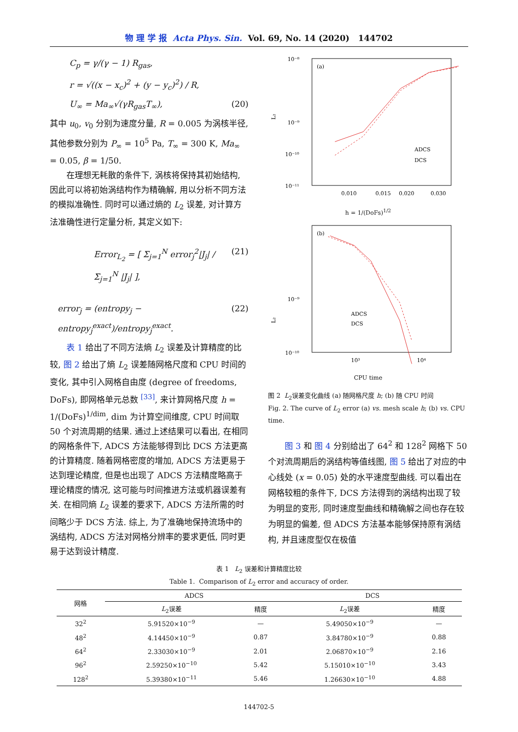物 理 学 报 Acta Phys. Sin. Vol. 69, No. 14 (2020) 144702
C<sub>p</sub> = γ/(γ − 1) R<sub>gas</sub>,
r = √((x − x<sub>c</sub>)<sup>2</sup> + (y − y<sub>c</sub>)<sup>2</sup>) / R,
U<sub>∞</sub> = Ma<sub>∞</sub>√(γR<sub>gas</sub>T<sub>∞</sub>), (20)
其中 u<sub>0</sub>, v<sub>0</sub> 分别为速度分量, R = 0.005 为涡核半径, 其他参数分别为 P<sub>∞</sub> = 10<sup>5</sup> Pa, T<sub>∞</sub> = 300 K, Ma<sub>∞</sub> = 0.05, β = 1/50.
在理想无耗散的条件下, 涡核将保持其初始结构, 因此可以将初始涡结构作为精确解, 用以分析不同方法的模拟准确性. 同时可以通过熵的 L<sub>2</sub> 误差, 对计算方法准确性进行定量分析, 其定义如下:
Error<sub>L<sub>2</sub></sub> = [ Σ<sub>j=1</sub><sup>N</sup> error<sub>j</sub><sup>2</sup>|J<sub>j</sub>| / Σ<sub>j=1</sub><sup>N</sup> |J<sub>j</sub>| ], (21)
error<sub>j</sub> = (entropy<sub>j</sub> − entropy<sub>j</sub><sup>exact</sup>)/entropy<sub>j</sub><sup>exact</sup>. (22)
表 1 给出了不同方法熵 L<sub>2</sub> 误差及计算精度的比较, 图 2 给出了熵 L<sub>2</sub> 误差随网格尺度和 CPU 时间的变化, 其中引入网格自由度 (degree of freedoms, DoFs), 即网格单元总数 <sup>[33]</sup>, 来计算网格尺度 h = 1/(DoFs)<sup>1/dim</sup>, dim 为计算空间维度, CPU 时间取 50 个对流周期的结果. 通过上述结果可以看出, 在相同的网格条件下, ADCS 方法能够得到比 DCS 方法更高的计算精度. 随着网格密度的增加, ADCS 方法更易于达到理论精度, 但是也出现了 ADCS 方法精度略高于理论精度的情况, 这可能与时间推进方法或机器误差有关. 在相同熵 L<sub>2</sub> 误差的要求下, ADCS 方法所需的时间略少于 DCS 方法. 综上, 为了准确地保持流场中的涡结构, ADCS 方法对网格分辨率的要求更低, 同时更易于达到设计精度.
10⁻⁸
10⁻⁹
10⁻¹¹
10⁻¹⁰
(a)
L₂
.
.
ADCS
DCS
0.010
0.015
0.020
0.030
h = 1/(DoFs)<sup>1/2</sup>
10⁻⁹
.
.
.
(b)
L₂
.
.
.
.
.
.
.
.
.
.
.
.
.
10⁻¹⁰
.
.
.
.
.
.
.
ADCS
DCS
.
10³
10⁴
CPU time
图 2 L<sub>2</sub>误差变化曲线 (a) 随网格尺度 h; (b) 随 CPU 时间
Fig. 2. The curve of L<sub>2</sub> error (a) vs. mesh scale h; (b) vs. CPU time.
图 3 和 图 4 分别给出了 64<sup>2</sup> 和 128<sup>2</sup> 网格下 50 个对流周期后的涡结构等值线图, 图 5 给出了对应的中心线处 (x = 0.05) 处的水平速度型曲线. 可以看出在网格较粗的条件下, DCS 方法得到的涡结构出现了较为明显的变形, 同时速度型曲线和精确解之间也存在较为明显的偏差, 但 ADCS 方法基本能够保持原有涡结构, 并且速度型仅在极值
表 1 L<sub>2</sub> 误差和计算精度比较
Table 1. Comparison of L<sub>2</sub> error and accuracy of order.
| 网格 | ADCS | | DCS | |
| --- | --- | --- | --- | --- |
| | L<sub>2</sub>误差 | 精度 | L<sub>2</sub>误差 | 精度 |
| 32<sup>2</sup> | 5.91520×10<sup>−9</sup> | — | 5.49050×10<sup>−9</sup> | — |
| 48<sup>2</sup> | 4.14450×10<sup>−9</sup> | 0.87 | 3.84780×10<sup>−9</sup> | 0.88 |
| 64<sup>2</sup> | 2.33030×10<sup>−9</sup> | 2.01 | 2.06870×10<sup>−9</sup> | 2.16 |
| 96<sup>2</sup> | 2.59250×10<sup>−10</sup> | 5.42 | 5.15010×10<sup>−10</sup> | 3.43 |
| 128<sup>2</sup> | 5.39380×10<sup>−11</sup> | 5.46 | 1.26630×10<sup>−10</sup> | 4.88 |
144702-5